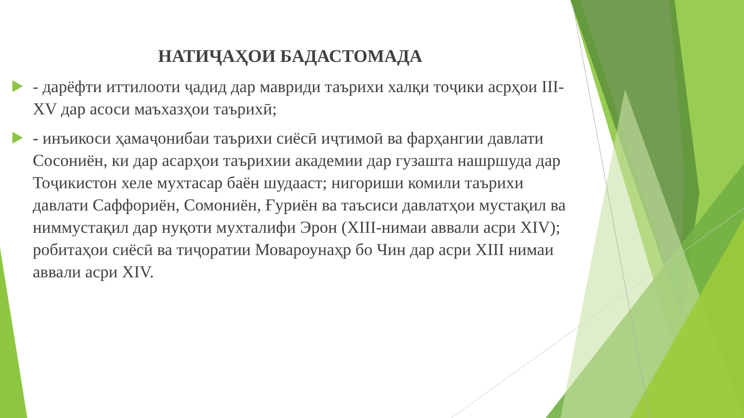НАТИҶАҲОИ БАДАСТОМАДА
- дарёфти иттилооти ҷадид дар мавриди таърихи халқи тоҷики асрҳои III- XV дар асоси маъхазҳои таърихӣ;
- инъикоси ҳамаҷонибаи таърихи сиёсӣ иҷтимоӣ ва фарҳангии давлати Сосониён, ки дар асарҳои таърихии академии дар гузашта нашршуда дар Тоҷикистон хеле мухтасар баён шудааст; нигориши комили таърихи давлати Саффориён, Сомониён, Ғуриён ва таъсиси давлатҳои мустақил ва ниммустақил дар нуқоти мухталифи Эрон (XIII-нимаи аввали асри XIV); робитаҳои сиёсӣ ва тиҷоратии Мовароунаҳр бо Чин дар асри XIII нимаи аввали асри XIV.